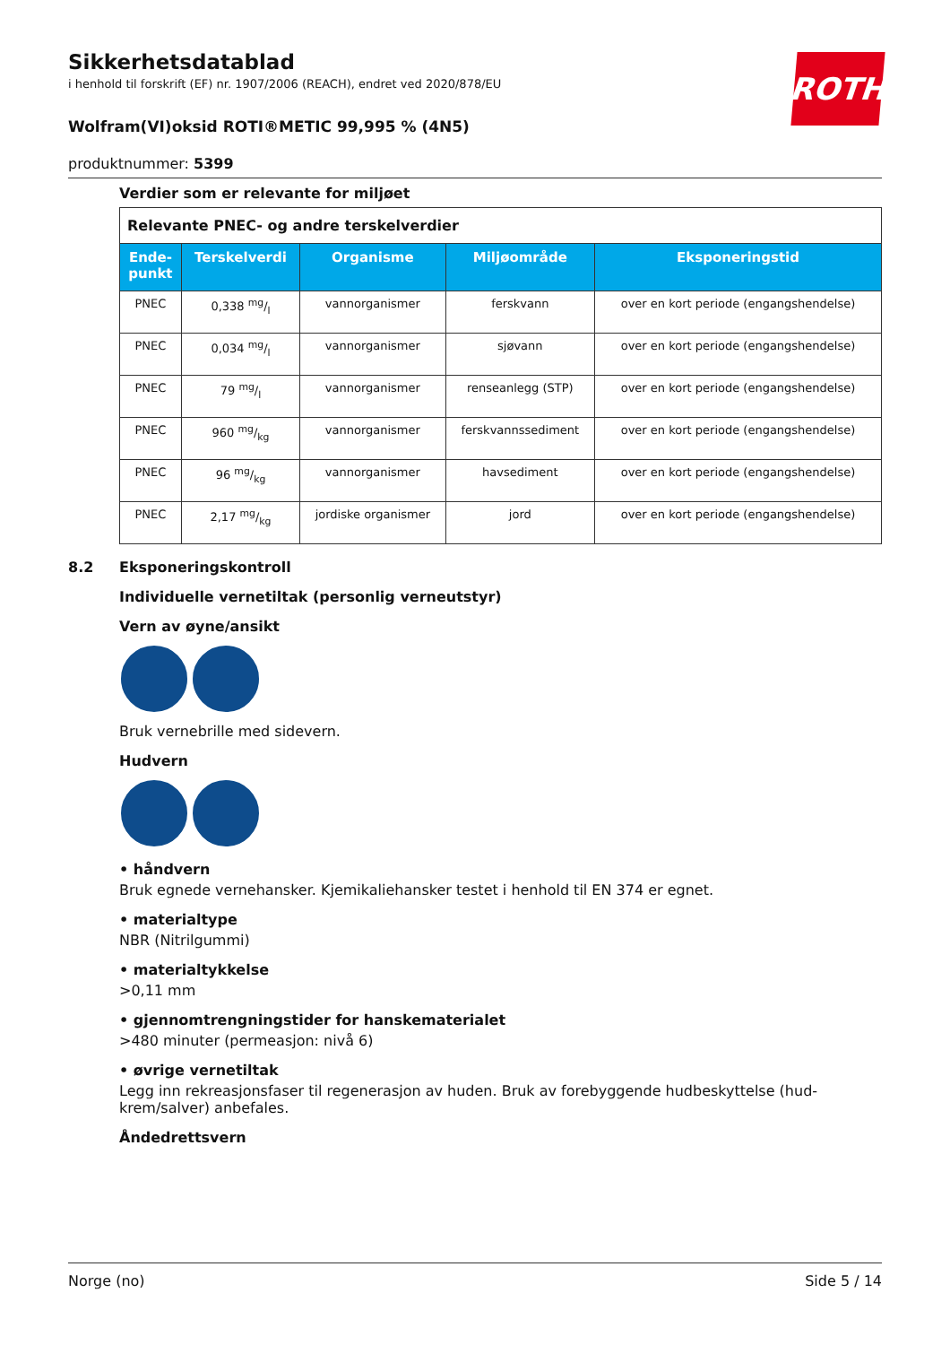Sikkerhetsdatablad
i henhold til forskrift (EF) nr. 1907/2006 (REACH), endret ved 2020/878/EU
Wolfram(VI)oksid ROTI®METIC 99,995 % (4N5)
produktnummer: 5399
ROTH
Verdier som er relevante for miljøet
| Relevante PNEC- og andre terskelverdier | | | | |
| Ende- punkt | Terskelverdi | Organisme | Miljøområde | Eksponeringstid |
| PNEC | 0,338 mg/l | vannorganismer | ferskvann | over en kort periode (engangshendelse) |
| PNEC | 0,034 mg/l | vannorganismer | sjøvann | over en kort periode (engangshendelse) |
| PNEC | 79 mg/l | vannorganismer | renseanlegg (STP) | over en kort periode (engangshendelse) |
| PNEC | 960 mg/kg | vannorganismer | ferskvannssediment | over en kort periode (engangshendelse) |
| PNEC | 96 mg/kg | vannorganismer | havsediment | over en kort periode (engangshendelse) |
| PNEC | 2,17 mg/kg | jordiske organismer | jord | over en kort periode (engangshendelse) |
8.2 Eksponeringskontroll
Individuelle vernetiltak (personlig verneutstyr)
Vern av øyne/ansikt
Bruk vernebrille med sidevern.
Hudvern
• håndvern
Bruk egnede vernehansker. Kjemikaliehansker testet i henhold til EN 374 er egnet.
• materialtype
NBR (Nitrilgummi)
• materialtykkelse
>0,11 mm
• gjennomtrengningstider for hanskematerialet
>480 minuter (permeasjon: nivå 6)
• øvrige vernetiltak
Legg inn rekreasjonsfaser til regenerasjon av huden. Bruk av forebyggende hudbeskyttelse (hud-krem/salver) anbefales.
Åndedrettsvern
Norge (no) Side 5 / 14